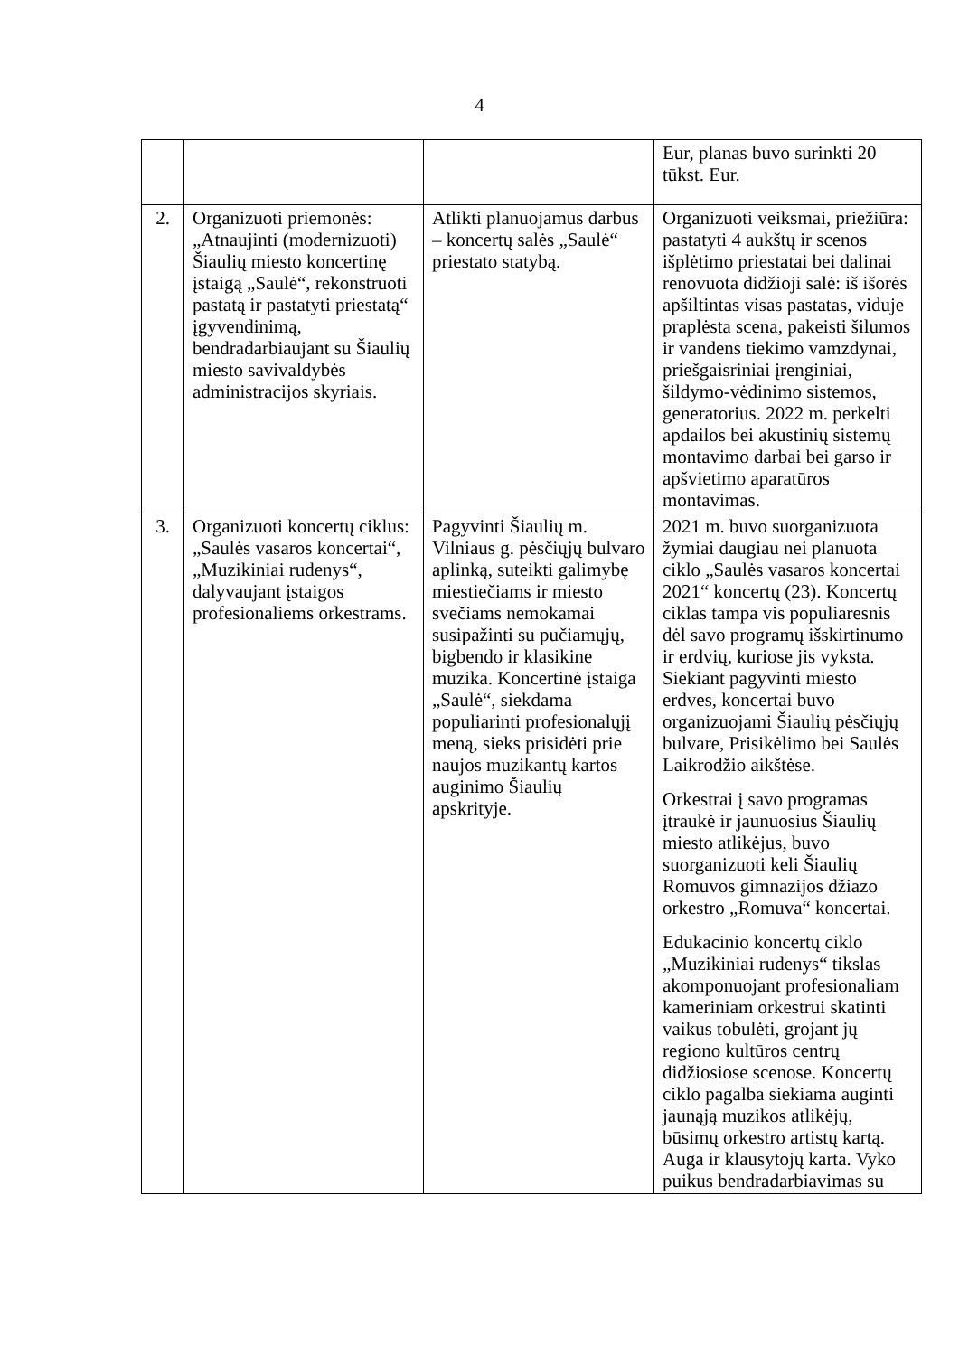4
| | | | Eur, planas buvo surinkti 20 tūkst. Eur. |
| 2. | Organizuoti priemonės: „Atnaujinti (modernizuoti) Šiaulių miesto koncertinę įstaigą „Saulė“, rekonstruoti pastatą ir pastatyti priestatą“ įgyvendinimą, bendradarbiaujant su Šiaulių miesto savivaldybės administracijos skyriais. | Atlikti planuojamus darbus – koncertų salės „Saulė“ priestato statybą. | Organizuoti veiksmai, priežiūra: pastatyti 4 aukštų ir scenos išplėtimo priestatai bei dalinai renovuota didžioji salė: iš išorės apšiltintas visas pastatas, viduje praplėsta scena, pakeisti šilumos ir vandens tiekimo vamzdynai, priešgaisriniai įrenginiai, šildymo-vėdinimo sistemos, generatorius. 2022 m. perkelti apdailos bei akustinių sistemų montavimo darbai bei garso ir apšvietimo aparatūros montavimas. |
| 3. | Organizuoti koncertų ciklus: „Saulės vasaros koncertai“, „Muzikiniai rudenys“, dalyvaujant įstaigos profesionaliems orkestrams. | Pagyvinti Šiaulių m. Vilniaus g. pėsčiųjų bulvaro aplinką, suteikti galimybę miestiečiams ir miesto svečiams nemokamai susipažinti su pučiamųjų, bigbendo ir klasikine muzika. Koncertinė įstaiga „Saulė“, siekdama populiarinti profesionalųjį meną, sieks prisidėti prie naujos muzikantų kartos auginimo Šiaulių apskrityje. | 2021 m. buvo suorganizuota žymiai daugiau nei planuota ciklo „Saulės vasaros koncertai 2021“ koncertų (23). Koncertų ciklas tampa vis populiaresnis dėl savo programų išskirtinumo ir erdvių, kuriose jis vyksta. Siekiant pagyvinti miesto erdves, koncertai buvo organizuojami Šiaulių pėsčiųjų bulvare, Prisikėlimo bei Saulės Laikrodžio aikštėse. Orkestrai į savo programas įtraukė ir jaunuosius Šiaulių miesto atlikėjus, buvo suorganizuoti keli Šiaulių Romuvos gimnazijos džiazo orkestro „Romuva“ koncertai. Edukacinio koncertų ciklo „Muzikiniai rudenys“ tikslas akomponuojant profesionaliam kameriniam orkestrui skatinti vaikus tobulėti, grojant jų regiono kultūros centrų didžiosiose scenose. Koncertų ciklo pagalba siekiama auginti jaunąją muzikos atlikėjų, būsimų orkestro artistų kartą. Auga ir klausytojų karta. Vyko puikus bendradarbiavimas su |